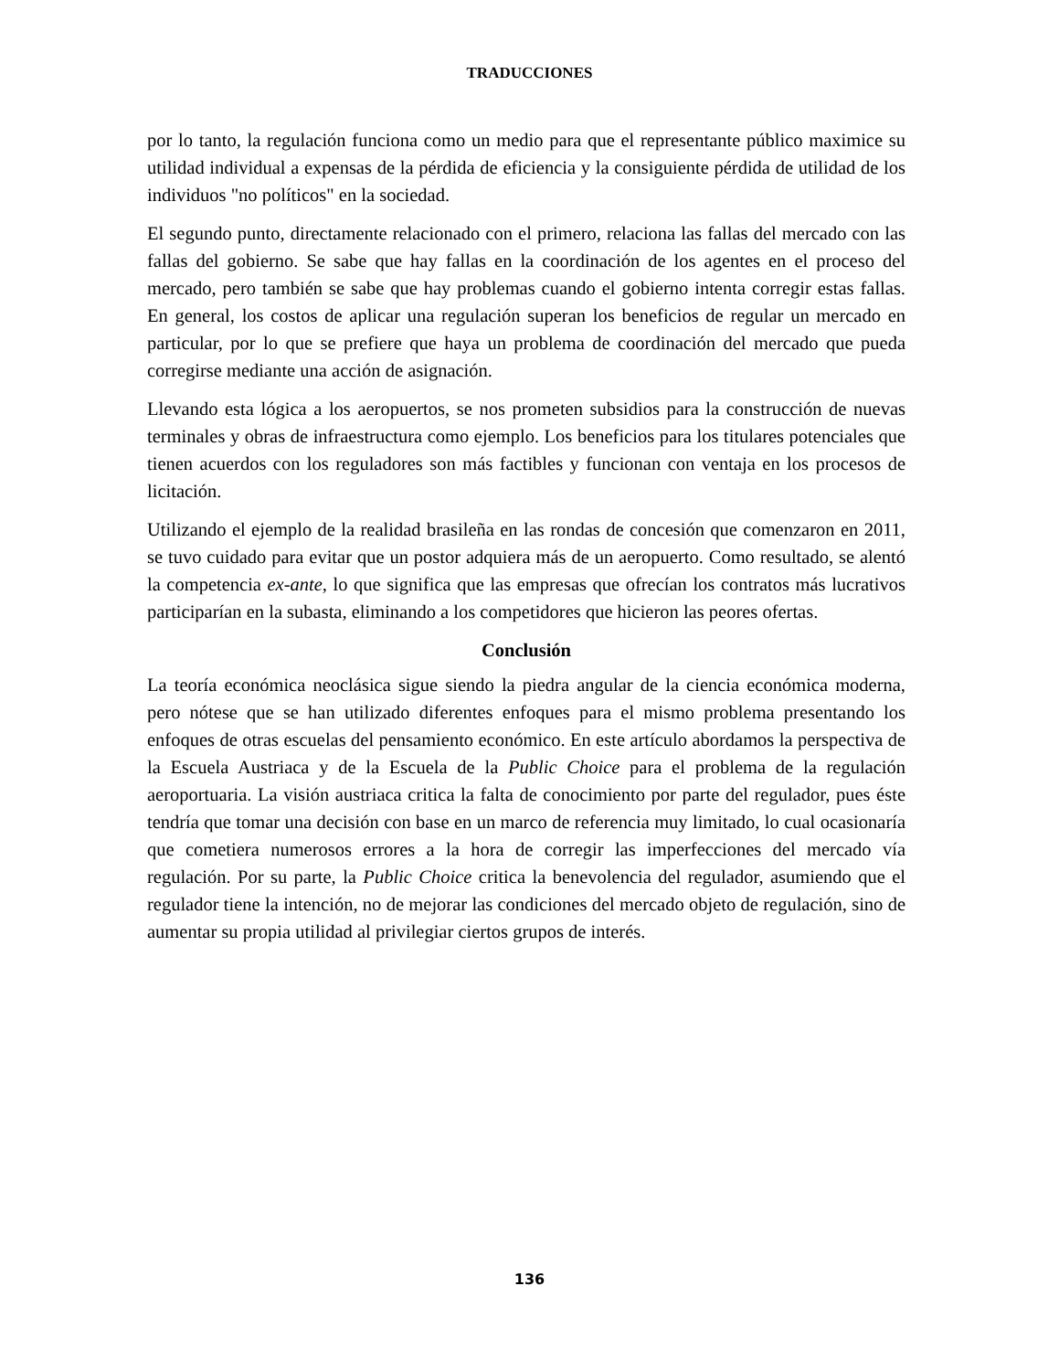TRADUCCIONES
por lo tanto, la regulación funciona como un medio para que el representante público maximice su utilidad individual a expensas de la pérdida de eficiencia y la consiguiente pérdida de utilidad de los individuos "no políticos" en la sociedad.
El segundo punto, directamente relacionado con el primero, relaciona las fallas del mercado con las fallas del gobierno. Se sabe que hay fallas en la coordinación de los agentes en el proceso del mercado, pero también se sabe que hay problemas cuando el gobierno intenta corregir estas fallas. En general, los costos de aplicar una regulación superan los beneficios de regular un mercado en particular, por lo que se prefiere que haya un problema de coordinación del mercado que pueda corregirse mediante una acción de asignación.
Llevando esta lógica a los aeropuertos, se nos prometen subsidios para la construcción de nuevas terminales y obras de infraestructura como ejemplo. Los beneficios para los titulares potenciales que tienen acuerdos con los reguladores son más factibles y funcionan con ventaja en los procesos de licitación.
Utilizando el ejemplo de la realidad brasileña en las rondas de concesión que comenzaron en 2011, se tuvo cuidado para evitar que un postor adquiera más de un aeropuerto. Como resultado, se alentó la competencia ex-ante, lo que significa que las empresas que ofrecían los contratos más lucrativos participarían en la subasta, eliminando a los competidores que hicieron las peores ofertas.
Conclusión
La teoría económica neoclásica sigue siendo la piedra angular de la ciencia económica moderna, pero nótese que se han utilizado diferentes enfoques para el mismo problema presentando los enfoques de otras escuelas del pensamiento económico. En este artículo abordamos la perspectiva de la Escuela Austriaca y de la Escuela de la Public Choice para el problema de la regulación aeroportuaria. La visión austriaca critica la falta de conocimiento por parte del regulador, pues éste tendría que tomar una decisión con base en un marco de referencia muy limitado, lo cual ocasionaría que cometiera numerosos errores a la hora de corregir las imperfecciones del mercado vía regulación. Por su parte, la Public Choice critica la benevolencia del regulador, asumiendo que el regulador tiene la intención, no de mejorar las condiciones del mercado objeto de regulación, sino de aumentar su propia utilidad al privilegiar ciertos grupos de interés.
136